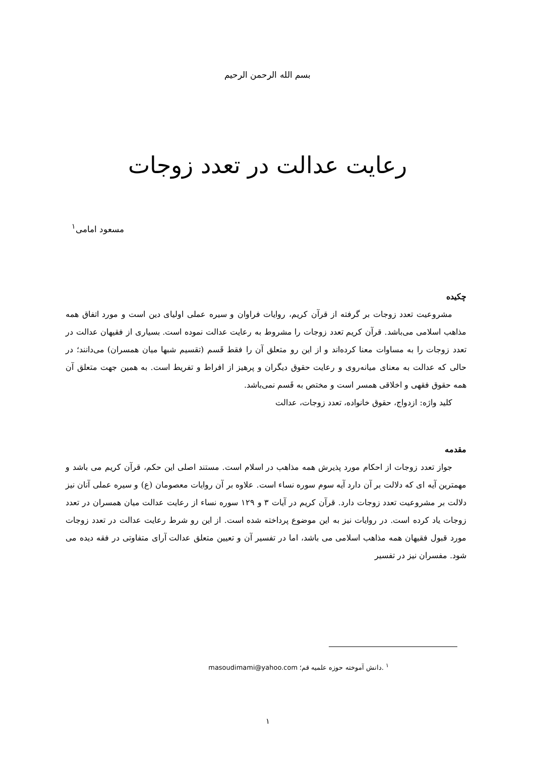بسم الله الرحمن الرحیم
رعایت عدالت در تعدد زوجات
مسعود امامی<sup>۱</sup>
چکیده
مشروعیت تعدد زوجات بر گرفته از قرآن کریم، روایات فراوان و سیره عملی اولیای دین است و مورد اتفاق همه مذاهب اسلامی می‌باشد. قرآن کریم تعدد زوجات را مشروط به رعایت عدالت نموده است. بسیاری از فقیهان عدالت در تعدد زوجات را به مساوات معنا کرده‌اند و از این رو متعلق آن را فقط قَسم (تقسیم شبها میان همسران) می‌دانند؛ در حالی که عدالت به معنای میانه‌روی و رعایت حقوق دیگران و پرهیز از افراط و تفریط است. به همین جهت متعلق آن همه حقوق فقهی و اخلاقی همسر است و مختص به قَسم نمی‌باشد.
کلید واژه: ازدواج، حقوق خانواده، تعدد زوجات، عدالت
مقدمه
جواز تعدد زوجات از احکام مورد پذیرش همه مذاهب در اسلام است. مستند اصلی این حکم، قرآن کریم می باشد و مهمترین آیه ای که دلالت بر آن دارد آیه سوم سوره نساء است. علاوه بر آن روایات معصومان (ع) و سیره عملی آنان نیز دلالت بر مشروعیت تعدد زوجات دارد. قرآن کریم در آیات ۳ و ۱۲۹ سوره نساء از رعایت عدالت میان همسران در تعدد زوجات یاد کرده است. در روایات نیز به این موضوع پرداخته شده است. از این رو شرط رعایت عدالت در تعدد زوجات مورد قبول فقیهان همه مذاهب اسلامی می باشد، اما در تفسیر آن و تعیین متعلق عدالت آرای متفاوتی در فقه دیده می شود. مفسران نیز در تفسیر
<sup>۱</sup> .دانش آموخته حوزه علمیه قم؛ masoudimami@yahoo.com
۱